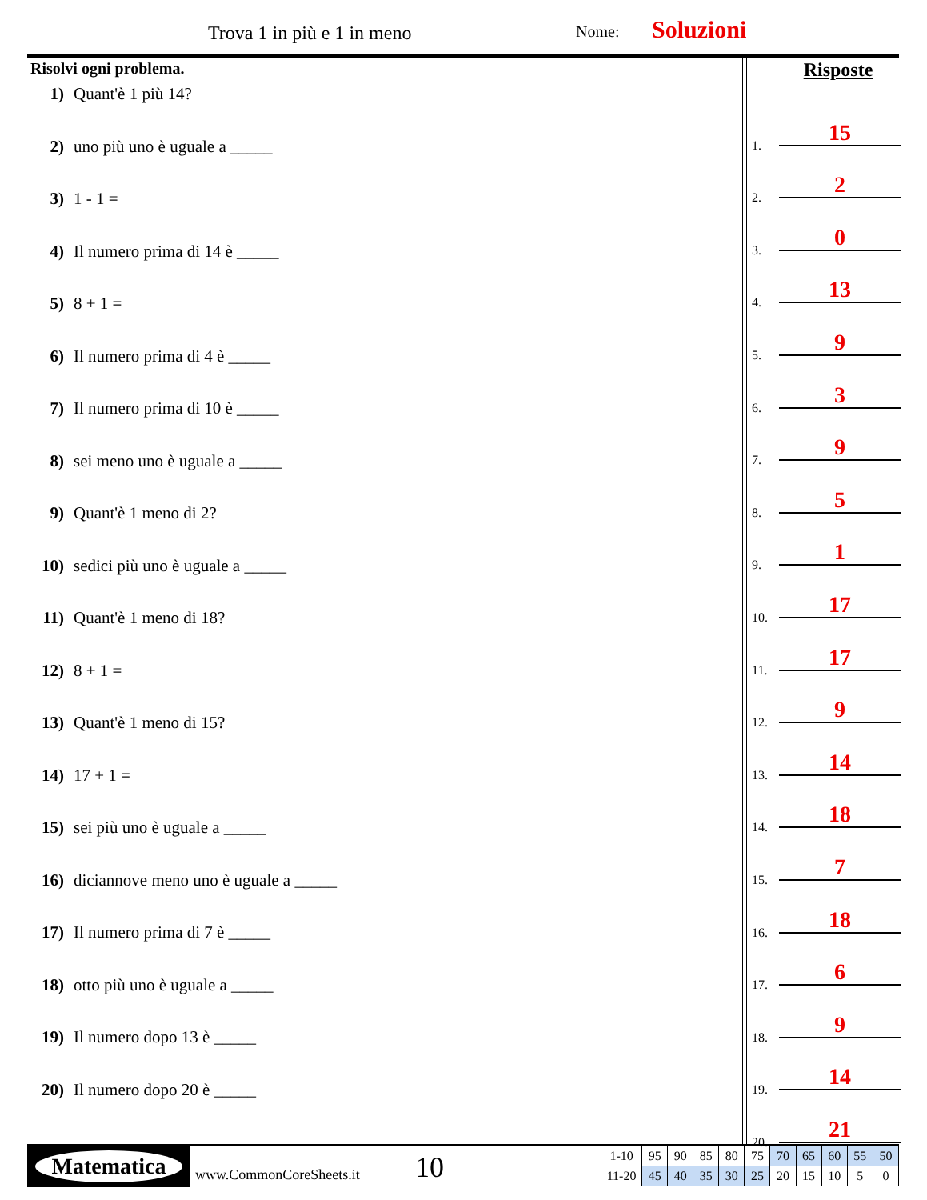Trova 1 in più e 1 in meno Nome: Soluzioni
Risolvi ogni problema.
1) Quant'è 1 più 14?
2) uno più uno è uguale a _____
3) 1 - 1 =
4) Il numero prima di 14 è _____
5) 8 + 1 =
6) Il numero prima di 4 è _____
7) Il numero prima di 10 è _____
8) sei meno uno è uguale a _____
9) Quant'è 1 meno di 2?
10) sedici più uno è uguale a _____
11) Quant'è 1 meno di 18?
12) 8 + 1 =
13) Quant'è 1 meno di 15?
14) 17 + 1 =
15) sei più uno è uguale a _____
16) diciannove meno uno è uguale a _____
17) Il numero prima di 7 è _____
18) otto più uno è uguale a _____
19) Il numero dopo 13 è _____
20) Il numero dopo 20 è _____
Risposte
1. 15
2. 2
3. 0
4. 13
5. 9
6. 3
7. 9
8. 5
9. 1
10. 17
11. 17
12. 9
13. 14
14. 18
15. 7
16. 18
17. 6
18. 9
19. 14
20. 21
Matematica
www.CommonCoreSheets.it 10
| 1-10 | 95 | 90 | 85 | 80 | 75 | 70 | 65 | 60 | 55 | 50 |
| 11-20 | 45 | 40 | 35 | 30 | 25 | 20 | 15 | 10 | 5 | 0 |